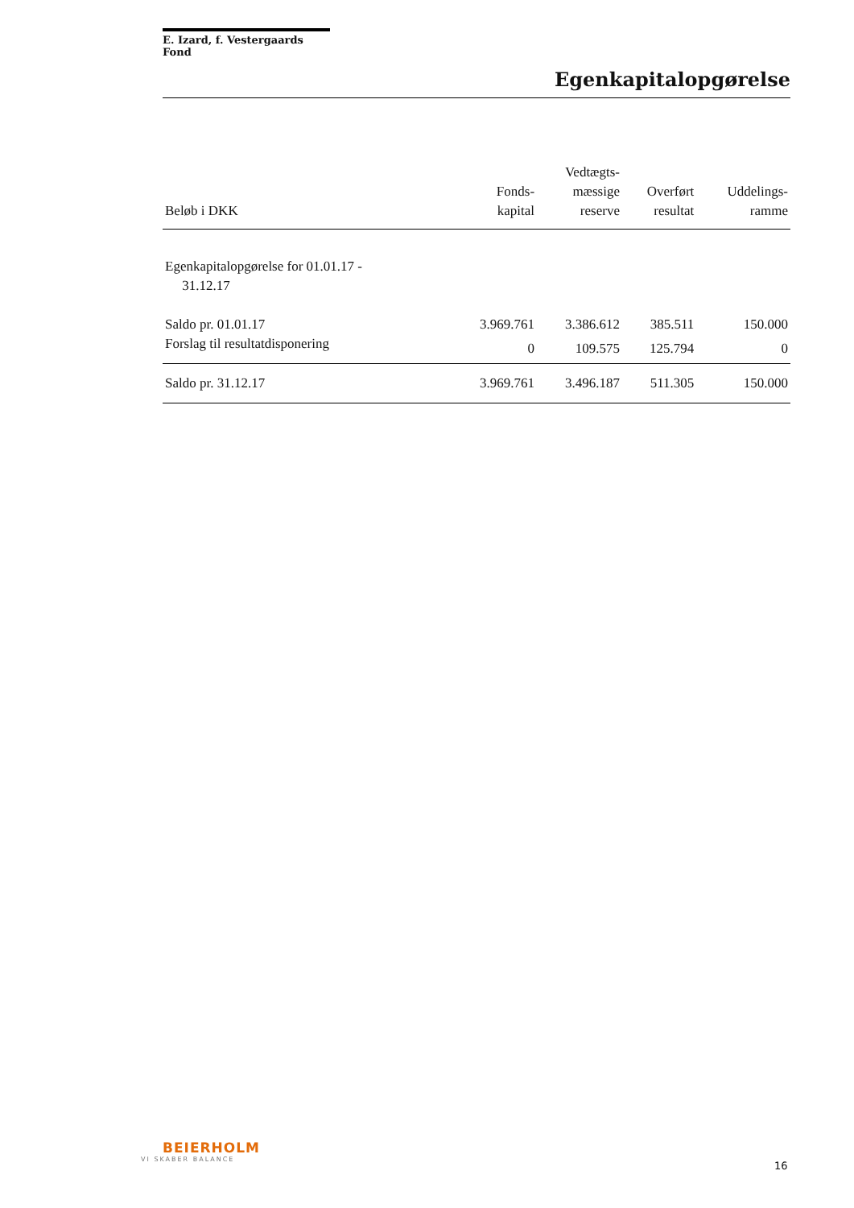E. Izard, f. Vestergaards Fond
Egenkapitalopgørelse
| Beløb i DKK | Fonds- kapital | Vedtægts- mæssige reserve | Overført resultat | Uddelings- ramme |
| --- | --- | --- | --- | --- |
| Egenkapitalopgørelse for 01.01.17 - 31.12.17 | | | | |
| Saldo pr. 01.01.17 | 3.969.761 | 3.386.612 | 385.511 | 150.000 |
| Forslag til resultatdisponering | 0 | 109.575 | 125.794 | 0 |
| Saldo pr. 31.12.17 | 3.969.761 | 3.496.187 | 511.305 | 150.000 |
BEIERHOLM
VI SKABER BALANCE
16